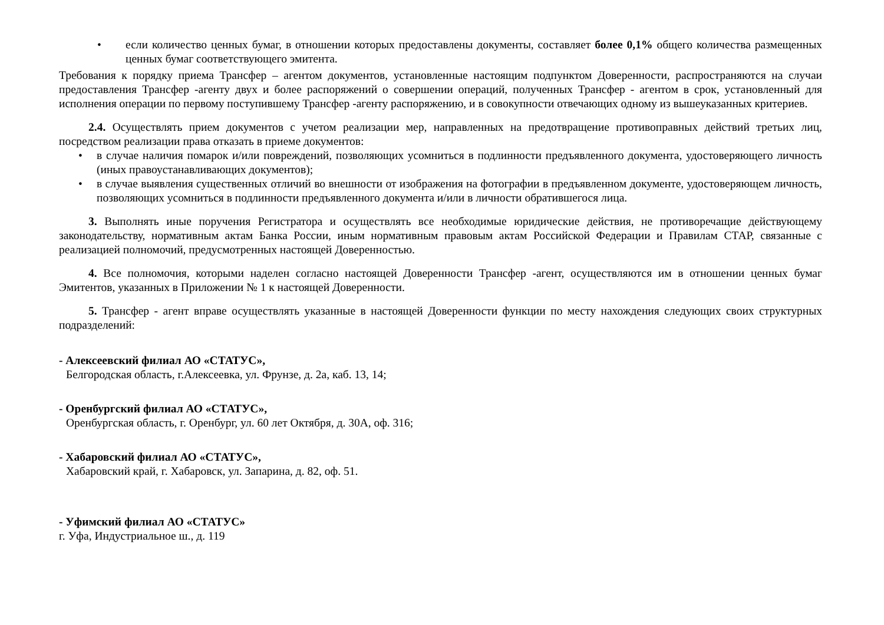• если количество ценных бумаг, в отношении которых предоставлены документы, составляет более 0,1% общего количества размещенных ценных бумаг соответствующего эмитента.
Требования к порядку приема Трансфер – агентом документов, установленные настоящим подпунктом Доверенности, распространяются на случаи предоставления Трансфер -агенту двух и более распоряжений о совершении операций, полученных Трансфер - агентом в срок, установленный для исполнения операции по первому поступившему Трансфер -агенту распоряжению, и в совокупности отвечающих одному из вышеуказанных критериев.
2.4. Осуществлять прием документов с учетом реализации мер, направленных на предотвращение противоправных действий третьих лиц, посредством реализации права отказать в приеме документов:
• в случае наличия помарок и/или повреждений, позволяющих усомниться в подлинности предъявленного документа, удостоверяющего личность (иных правоустанавливающих документов);
• в случае выявления существенных отличий во внешности от изображения на фотографии в предъявленном документе, удостоверяющем личность, позволяющих усомниться в подлинности предъявленного документа и/или в личности обратившегося лица.
3. Выполнять иные поручения Регистратора и осуществлять все необходимые юридические действия, не противоречащие действующему законодательству, нормативным актам Банка России, иным нормативным правовым актам Российской Федерации и Правилам СТАР, связанные с реализацией полномочий, предусмотренных настоящей Доверенностью.
4. Все полномочия, которыми наделен согласно настоящей Доверенности Трансфер -агент, осуществляются им в отношении ценных бумаг Эмитентов, указанных в Приложении № 1 к настоящей Доверенности.
5. Трансфер - агент вправе осуществлять указанные в настоящей Доверенности функции по месту нахождения следующих своих структурных подразделений:
- Алексеевский филиал АО «СТАТУС»,
Белгородская область, г.Алексеевка, ул. Фрунзе, д. 2а, каб. 13, 14;
- Оренбургский филиал АО «СТАТУС»,
Оренбургская область, г. Оренбург, ул. 60 лет Октября, д. 30А, оф. 316;
- Хабаровский филиал АО «СТАТУС»,
Хабаровский край, г. Хабаровск, ул. Запарина, д. 82, оф. 51.
- Уфимский филиал АО «СТАТУС»
г. Уфа, Индустриальное ш., д. 119